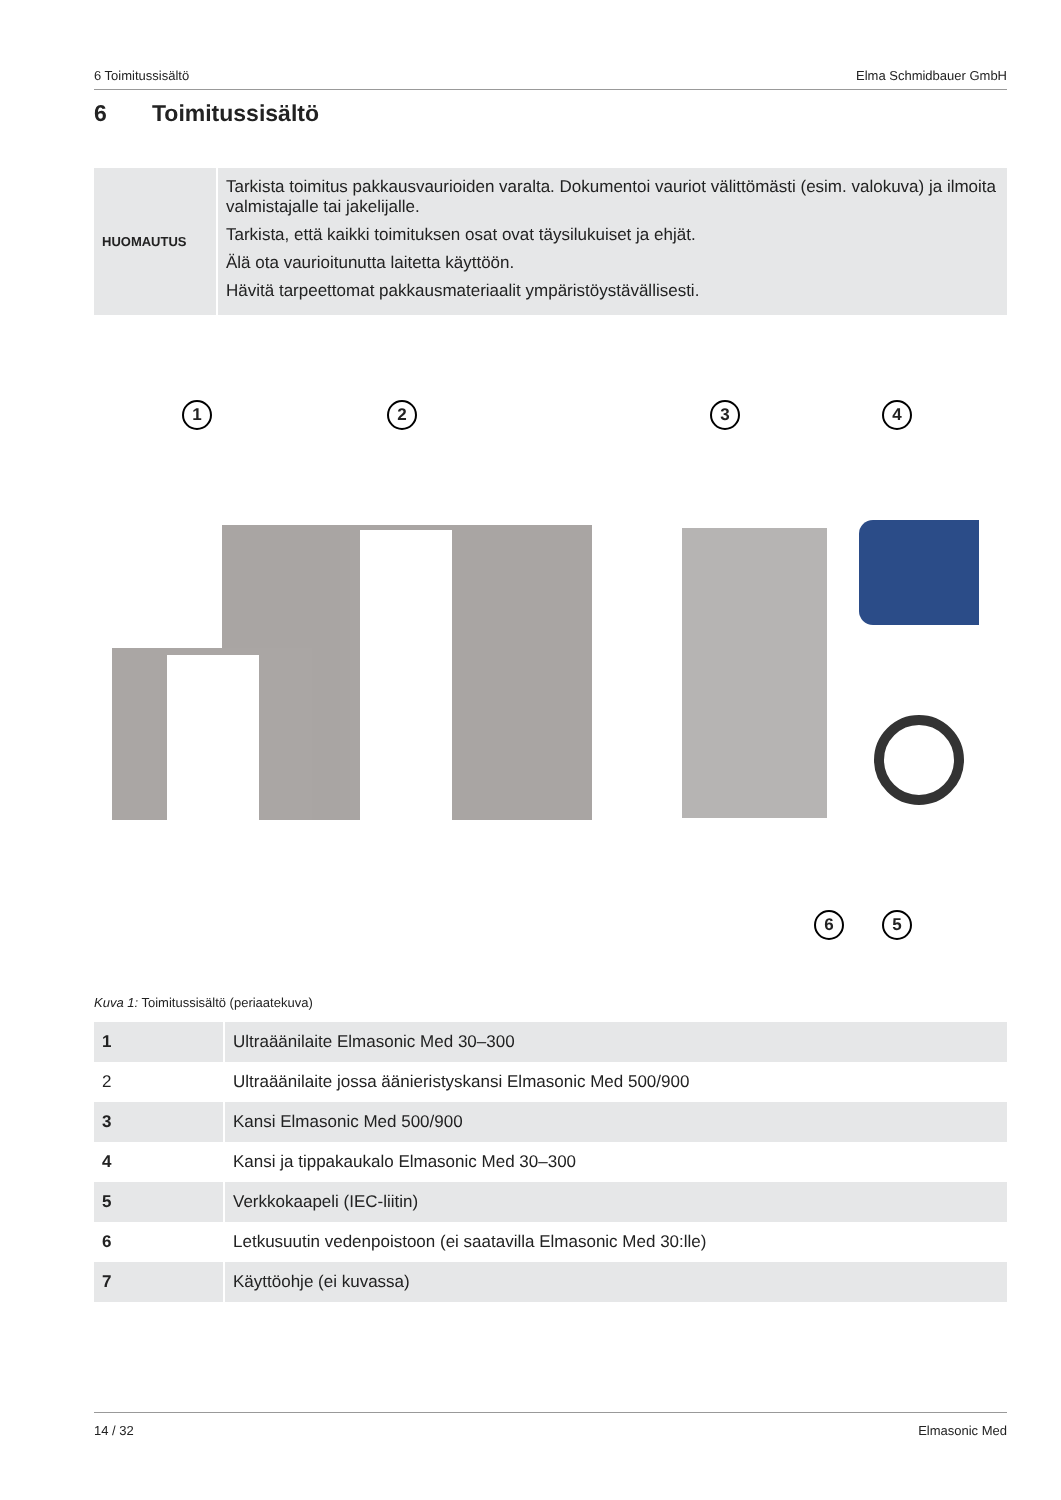6 Toimitussisältö Elma Schmidbauer GmbH
6 Toimitussisältö
| HUOMAUTUS | Tarkista toimitus pakkausvaurioiden varalta. Dokumentoi vauriot välittömästi (esim. valokuva) ja ilmoita valmistajalle tai jakelijalle. Tarkista, että kaikki toimituksen osat ovat täysilukuiset ja ehjät. Älä ota vaurioitunutta laitetta käyttöön. Hävitä tarpeettomat pakkausmateriaalit ympäristöystävällisesti. |
1 2 3 4
6 5
Kuva 1: Toimitussisältö (periaatekuva)
| 1 | Ultraäänilaite Elmasonic Med 30–300 |
| 2 | Ultraäänilaite jossa äänieristyskansi Elmasonic Med 500/900 |
| 3 | Kansi Elmasonic Med 500/900 |
| 4 | Kansi ja tippakaukalo Elmasonic Med 30–300 |
| 5 | Verkkokaapeli (IEC-liitin) |
| 6 | Letkusuutin vedenpoistoon (ei saatavilla Elmasonic Med 30:lle) |
| 7 | Käyttöohje (ei kuvassa) |
14 / 32 Elmasonic Med